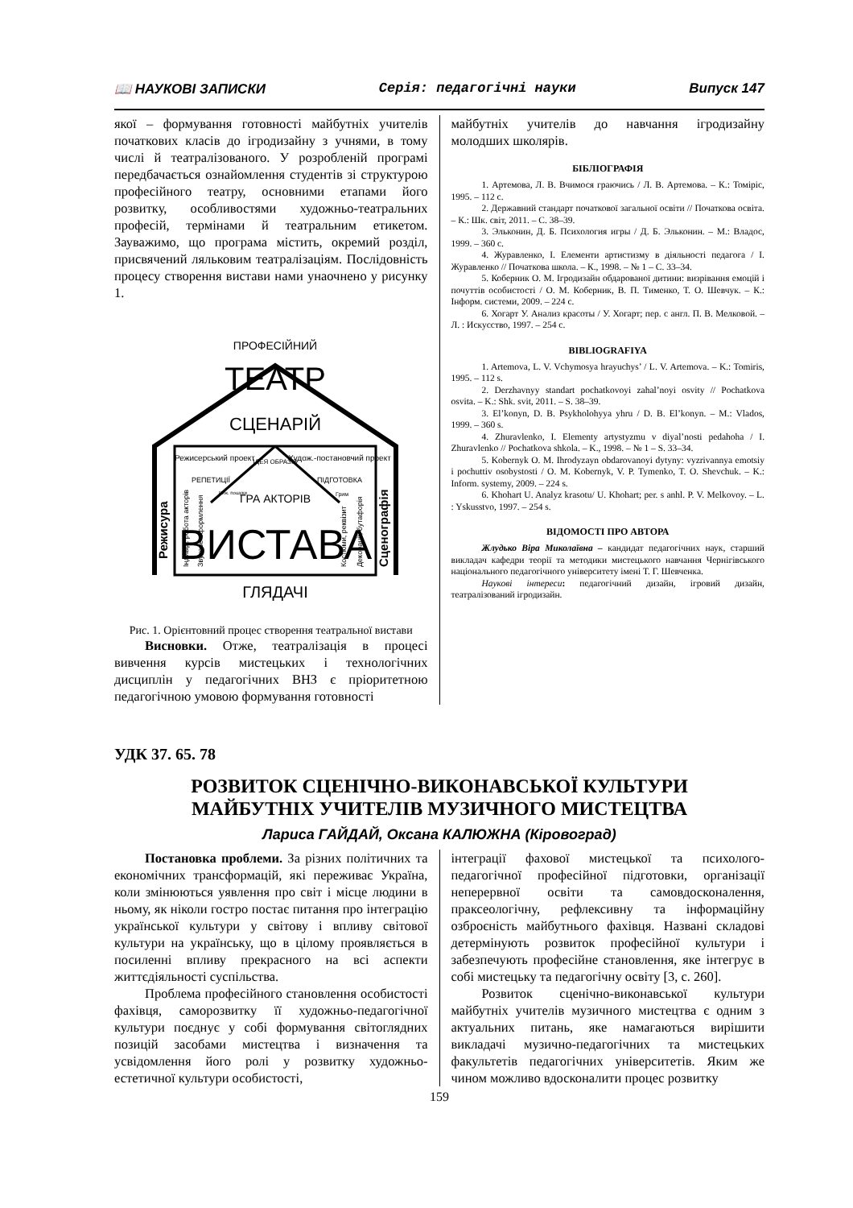📖 НАУКОВІ ЗАПИСКИ Серія: педагогічні науки Випуск 147
якої – формування готовності майбутніх учителів початкових класів до ігродизайну з учнями, в тому числі й театралізованого. У розробленій програмі передбачається ознайомлення студентів зі структурою професійного театру, основними етапами його розвитку, особливостями художньо-театральних професій, термінами й театральним етикетом. Зауважимо, що програма містить, окремий розділ, присвячений ляльковим театралізаціям. Послідовність процесу створення вистави нами унаочнено у рисунку 1.
ПРОФЕСІЙНИЙ
ТЕАТР
СЦЕНАРІЙ
Режисерський проект
Худож.-постановчий проект
ІДЕЯ ОБРАЗІВ
РЕПЕТИЦІЇ
ПІДГОТОВКА
ГРА АКТОРІВ
ВИСТАВА
ГЛЯДАЧІ
Режисура
Сценографія
Індивід. робота акторів
Звукове оформлення
Реж. пошуки
Грим
Костюми, реквізит
Декорації, бутафорія
Рис. 1. Орієнтовний процес створення театральної вистави
Висновки. Отже, театралізація в процесі вивчення курсів мистецьких і технологічних дисциплін у педагогічних ВНЗ є пріоритетною педагогічною умовою формування готовності
майбутніх учителів до навчання ігродизайну молодших школярів.
БІБЛІОГРАФІЯ
1. Артемова, Л. В. Вчимося граючись / Л. В. Артемова. – К.: Томіріс, 1995. – 112 с.
2. Державний стандарт початкової загальної освіти // Початкова освіта. – К.: Шк. світ, 2011. – С. 38–39.
3. Эльконин, Д. Б. Психология игры / Д. Б. Эльконин. – М.: Владос, 1999. – 360 с.
4. Журавленко, І. Елементи артистизму в діяльності педагога / І. Журавленко // Початкова школа. – К., 1998. – № 1 – С. 33–34.
5. Коберник О. М. Ігродизайн обдарованої дитини: визрівання емоцій і почуттів особистості / О. М. Коберник, В. П. Тименко, Т. О. Шевчук. – К.: Інформ. системи, 2009. – 224 с.
6. Хогарт У. Анализ красоты / У. Хогарт; пер. с англ. П. В. Мелковой. – Л. : Искусство, 1997. – 254 с.
BIBLIOGRAFIYA
1. Artemova, L. V. Vchymosya hrayuchys’ / L. V. Artemova. – K.: Tomiris, 1995. – 112 s.
2. Derzhavnyy standart pochatkovoyi zahal’noyi osvity // Pochatkova osvita. – K.: Shk. svit, 2011. – S. 38–39.
3. El’konyn, D. B. Psykholohyya yhru / D. B. El’konyn. – M.: Vlados, 1999. – 360 s.
4. Zhuravlenko, I. Elementy artystyzmu v diyal’nosti pedahoha / I. Zhuravlenko // Pochatkova shkola. – K., 1998. – № 1 – S. 33–34.
5. Kobernyk O. M. Ihrodyzayn obdarovanoyi dytyny: vyzrivannya emotsiy i pochuttiv osobystosti / O. M. Kobernyk, V. P. Tymenko, T. O. Shevchuk. – K.: Inform. systemy, 2009. – 224 s.
6. Khohart U. Analyz krasotu/ U. Khohart; per. s anhl. P. V. Melkovoy. – L. : Yskusstvo, 1997. – 254 s.
ВІДОМОСТІ ПРО АВТОРА
Жлудько Віра Миколаївна – кандидат педагогічних наук, старший викладач кафедри теорії та методики мистецького навчання Чернігівського національного педагогічного університету імені Т. Г. Шевченка.
Наукові інтереси: педагогічний дизайн, ігровий дизайн, театралізований ігродизайн.
УДК 37. 65. 78
РОЗВИТОК СЦЕНІЧНО-ВИКОНАВСЬКОЇ КУЛЬТУРИ
МАЙБУТНІХ УЧИТЕЛІВ МУЗИЧНОГО МИСТЕЦТВА
Лариса ГАЙДАЙ, Оксана КАЛЮЖНА (Кіровоград)
Постановка проблеми. За різних політичних та економічних трансформацій, які переживає Україна, коли змінюються уявлення про світ і місце людини в ньому, як ніколи гостро постає питання про інтеграцію української культури у світову і впливу світової культури на українську, що в цілому проявляється в посиленні впливу прекрасного на всі аспекти життєдіяльності суспільства.
Проблема професійного становлення особистості фахівця, саморозвитку її художньо-педагогічної культури поєднує у собі формування світоглядних позицій засобами мистецтва і визначення та усвідомлення його ролі у розвитку художньо-естетичної культури особистості,
інтеграції фахової мистецької та психолого-педагогічної професійної підготовки, організації неперервної освіти та самовдосконалення, праксеологічну, рефлексивну та інформаційну озброєність майбутнього фахівця. Названі складові детермінують розвиток професійної культури і забезпечують професійне становлення, яке інтегрує в собі мистецьку та педагогічну освіту [3, с. 260].
Розвиток сценічно-виконавської культури майбутніх учителів музичного мистецтва є одним з актуальних питань, яке намагаються вирішити викладачі музично-педагогічних та мистецьких факультетів педагогічних університетів. Яким же чином можливо вдосконалити процес розвитку
159